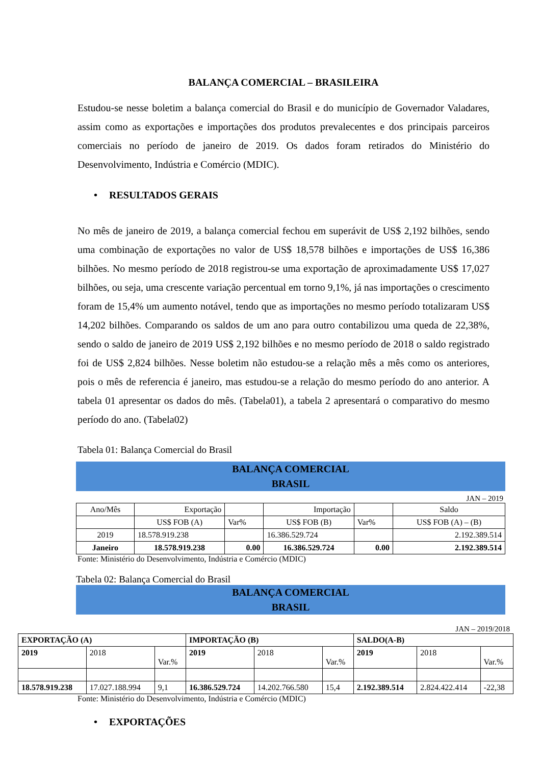BALANÇA COMERCIAL – BRASILEIRA
Estudou-se nesse boletim a balança comercial do Brasil e do município de Governador Valadares, assim como as exportações e importações dos produtos prevalecentes e dos principais parceiros comerciais no período de janeiro de 2019. Os dados foram retirados do Ministério do Desenvolvimento, Indústria e Comércio (MDIC).
• RESULTADOS GERAIS
No mês de janeiro de 2019, a balança comercial fechou em superávit de US$ 2,192 bilhões, sendo uma combinação de exportações no valor de US$ 18,578 bilhões e importações de US$ 16,386 bilhões. No mesmo período de 2018 registrou-se uma exportação de aproximadamente US$ 17,027 bilhões, ou seja, uma crescente variação percentual em torno 9,1%, já nas importações o crescimento foram de 15,4% um aumento notável, tendo que as importações no mesmo período totalizaram US$ 14,202 bilhões. Comparando os saldos de um ano para outro contabilizou uma queda de 22,38%, sendo o saldo de janeiro de 2019 US$ 2,192 bilhões e no mesmo período de 2018 o saldo registrado foi de US$ 2,824 bilhões. Nesse boletim não estudou-se a relação mês a mês como os anteriores, pois o mês de referencia é janeiro, mas estudou-se a relação do mesmo período do ano anterior. A tabela 01 apresentar os dados do mês. (Tabela01), a tabela 2 apresentará o comparativo do mesmo período do ano. (Tabela02)
Tabela 01: Balança Comercial do Brasil
BALANÇA COMERCIAL
BRASIL
JAN – 2019
| Ano/Mês | Exportação | | Importação | | Saldo |
| | US$ FOB (A) | Var% | US$ FOB (B) | Var% | US$ FOB (A) – (B) |
| 2019 | 18.578.919.238 | | 16.386.529.724 | | 2.192.389.514 |
| Janeiro | 18.578.919.238 | 0.00 | 16.386.529.724 | 0.00 | 2.192.389.514 |
Fonte: Ministério do Desenvolvimento, Indústria e Comércio (MDIC)
Tabela 02: Balança Comercial do Brasil
BALANÇA COMERCIAL
BRASIL
JAN – 2019/2018
| EXPORTAÇÃO (A) | | | IMPORTAÇÃO (B) | | | SALDO(A-B) | | |
| --- | --- | --- | --- | --- | --- | --- | --- | --- |
| 2019 | 2018 | Var.% | 2019 | 2018 | Var.% | 2019 | 2018 | Var.% |
| 18.578.919.238 | 17.027.188.994 | 9,1 | 16.386.529.724 | 14.202.766.580 | 15,4 | 2.192.389.514 | 2.824.422.414 | -22,38 |
Fonte: Ministério do Desenvolvimento, Indústria e Comércio (MDIC)
• EXPORTAÇÕES